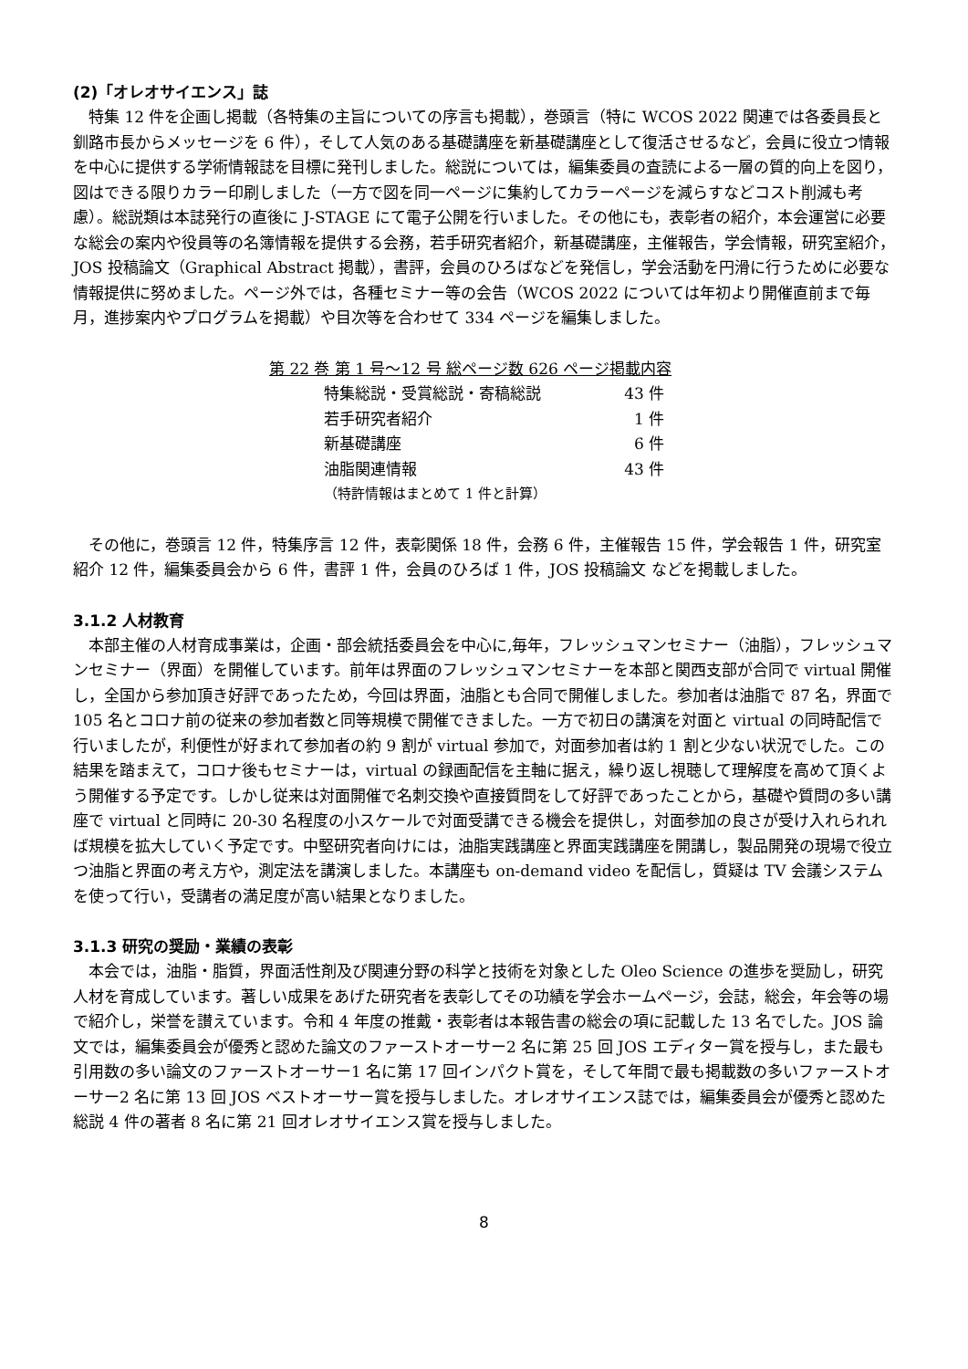(2)「オレオサイエンス」誌
特集 12 件を企画し掲載（各特集の主旨についての序言も掲載），巻頭言（特に WCOS 2022 関連では各委員長と釧路市長からメッセージを 6 件），そして人気のある基礎講座を新基礎講座として復活させるなど，会員に役立つ情報を中心に提供する学術情報誌を目標に発刊しました。総説については，編集委員の査読による一層の質的向上を図り，図はできる限りカラー印刷しました（一方で図を同一ページに集約してカラーページを減らすなどコスト削減も考慮）。総説類は本誌発行の直後に J-STAGE にて電子公開を行いました。その他にも，表彰者の紹介，本会運営に必要な総会の案内や役員等の名簿情報を提供する会務，若手研究者紹介，新基礎講座，主催報告，学会情報，研究室紹介，JOS 投稿論文（Graphical Abstract 掲載），書評，会員のひろばなどを発信し，学会活動を円滑に行うために必要な情報提供に努めました。ページ外では，各種セミナー等の会告（WCOS 2022 については年初より開催直前まで毎月，進捗案内やプログラムを掲載）や目次等を合わせて 334 ページを編集しました。
| 第 22 巻 第 1 号～12 号 総ページ数 626 ページ掲載内容 | |
| 特集総説・受賞総説・寄稿総説 | 43 件 |
| 若手研究者紹介 | 1 件 |
| 新基礎講座 | 6 件 |
| 油脂関連情報 | 43 件 |
| （特許情報はまとめて 1 件と計算） | |
その他に，巻頭言 12 件，特集序言 12 件，表彰関係 18 件，会務 6 件，主催報告 15 件，学会報告 1 件，研究室紹介 12 件，編集委員会から 6 件，書評 1 件，会員のひろば 1 件，JOS 投稿論文 などを掲載しました。
3.1.2 人材教育
本部主催の人材育成事業は，企画・部会統括委員会を中心に,毎年，フレッシュマンセミナー（油脂），フレッシュマンセミナー（界面）を開催しています。前年は界面のフレッシュマンセミナーを本部と関西支部が合同で virtual 開催し，全国から参加頂き好評であったため，今回は界面，油脂とも合同で開催しました。参加者は油脂で 87 名，界面で 105 名とコロナ前の従来の参加者数と同等規模で開催できました。一方で初日の講演を対面と virtual の同時配信で行いましたが，利便性が好まれて参加者の約 9 割が virtual 参加で，対面参加者は約 1 割と少ない状況でした。この結果を踏まえて，コロナ後もセミナーは，virtual の録画配信を主軸に据え，繰り返し視聴して理解度を高めて頂くよう開催する予定です。しかし従来は対面開催で名刺交換や直接質問をして好評であったことから，基礎や質問の多い講座で virtual と同時に 20-30 名程度の小スケールで対面受講できる機会を提供し，対面参加の良さが受け入れられれば規模を拡大していく予定です。中堅研究者向けには，油脂実践講座と界面実践講座を開講し，製品開発の現場で役立つ油脂と界面の考え方や，測定法を講演しました。本講座も on-demand video を配信し，質疑は TV 会議システムを使って行い，受講者の満足度が高い結果となりました。
3.1.3 研究の奨励・業績の表彰
本会では，油脂・脂質，界面活性剤及び関連分野の科学と技術を対象とした Oleo Science の進歩を奨励し，研究人材を育成しています。著しい成果をあげた研究者を表彰してその功績を学会ホームページ，会誌，総会，年会等の場で紹介し，栄誉を讃えています。令和 4 年度の推戴・表彰者は本報告書の総会の項に記載した 13 名でした。JOS 論文では，編集委員会が優秀と認めた論文のファーストオーサー2 名に第 25 回 JOS エディター賞を授与し，また最も引用数の多い論文のファーストオーサー1 名に第 17 回インパクト賞を，そして年間で最も掲載数の多いファーストオーサー2 名に第 13 回 JOS ベストオーサー賞を授与しました。オレオサイエンス誌では，編集委員会が優秀と認めた総説 4 件の著者 8 名に第 21 回オレオサイエンス賞を授与しました。
8